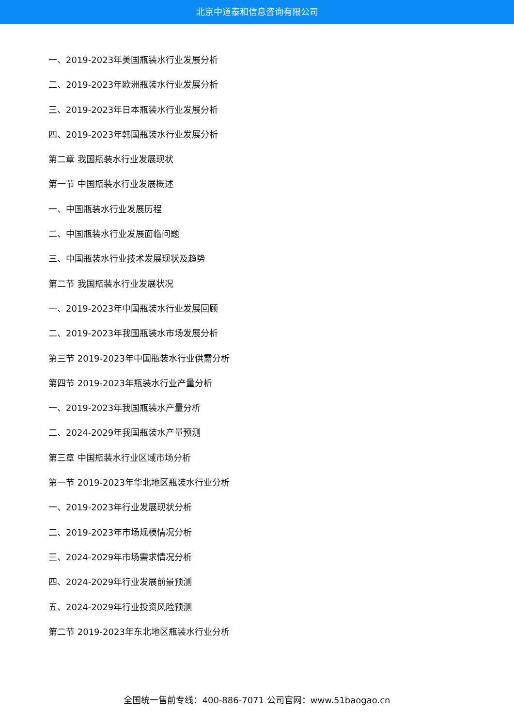北京中道泰和信息咨询有限公司
一、2019-2023年美国瓶装水行业发展分析
二、2019-2023年欧洲瓶装水行业发展分析
三、2019-2023年日本瓶装水行业发展分析
四、2019-2023年韩国瓶装水行业发展分析
第二章 我国瓶装水行业发展现状
第一节 中国瓶装水行业发展概述
一、中国瓶装水行业发展历程
二、中国瓶装水行业发展面临问题
三、中国瓶装水行业技术发展现状及趋势
第二节 我国瓶装水行业发展状况
一、2019-2023年中国瓶装水行业发展回顾
二、2019-2023年我国瓶装水市场发展分析
第三节 2019-2023年中国瓶装水行业供需分析
第四节 2019-2023年瓶装水行业产量分析
一、2019-2023年我国瓶装水产量分析
二、2024-2029年我国瓶装水产量预测
第三章 中国瓶装水行业区域市场分析
第一节 2019-2023年华北地区瓶装水行业分析
一、2019-2023年行业发展现状分析
二、2019-2023年市场规模情况分析
三、2024-2029年市场需求情况分析
四、2024-2029年行业发展前景预测
五、2024-2029年行业投资风险预测
第二节 2019-2023年东北地区瓶装水行业分析
全国统一售前专线：400-886-7071 公司官网：www.51baogao.cn